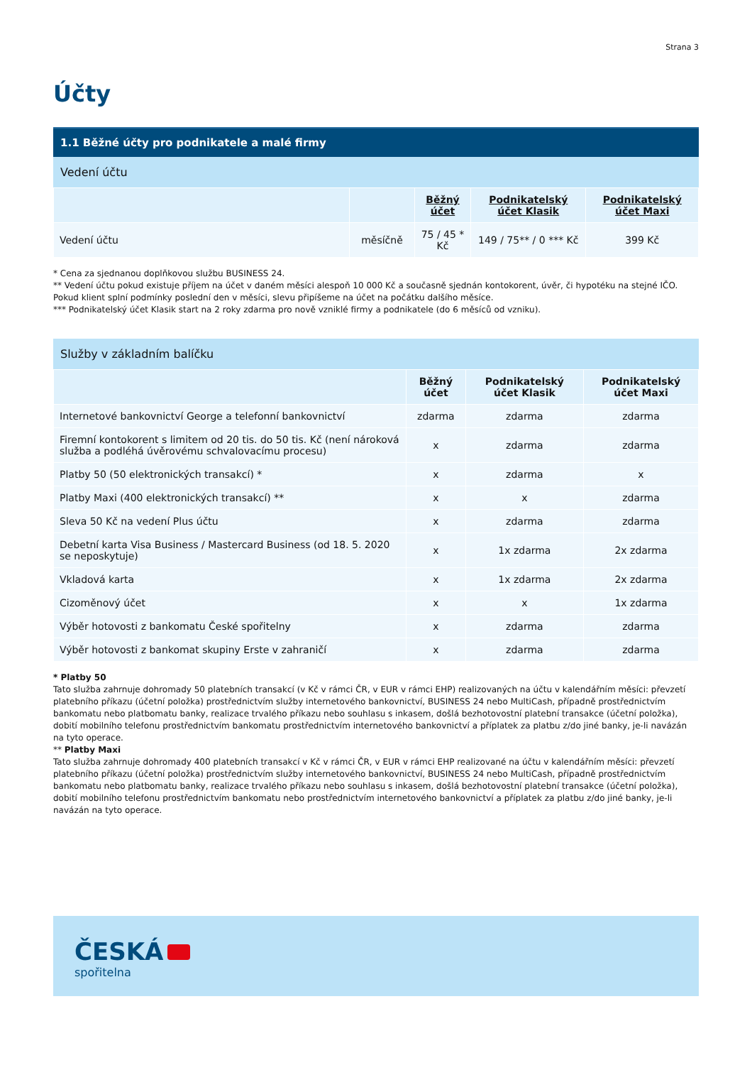Strana 3
Účty
1.1 Běžné účty pro podnikatele a malé firmy
Vedení účtu
| | | Běžný účet | Podnikatelský účet Klasik | Podnikatelský účet Maxi |
| --- | --- | --- | --- | --- |
| Vedení účtu | měsíčně | 75 / 45 * Kč | 149 / 75** / 0 *** Kč | 399 Kč |
* Cena za sjednanou doplňkovou službu BUSINESS 24.
** Vedení účtu pokud existuje příjem na účet v daném měsíci alespoň 10 000 Kč a současně sjednán kontokorent, úvěr, či hypotéku na stejné IČO. Pokud klient splní podmínky poslední den v měsíci, slevu připíšeme na účet na počátku dalšího měsíce.
*** Podnikatelský účet Klasik start na 2 roky zdarma pro nově vzniklé firmy a podnikatele (do 6 měsíců od vzniku).
Služby v základním balíčku
| | Běžný účet | Podnikatelský účet Klasik | Podnikatelský účet Maxi |
| --- | --- | --- | --- |
| Internetové bankovnictví George a telefonní bankovnictví | zdarma | zdarma | zdarma |
| Firemní kontokorent s limitem od 20 tis. do 50 tis. Kč (není nároková služba a podléhá úvěrovému schvalovacímu procesu) | x | zdarma | zdarma |
| Platby 50 (50 elektronických transakcí) * | x | zdarma | x |
| Platby Maxi (400 elektronických transakcí) ** | x | x | zdarma |
| Sleva 50 Kč na vedení Plus účtu | x | zdarma | zdarma |
| Debetní karta Visa Business / Mastercard Business (od 18. 5. 2020 se neposkytuje) | x | 1x zdarma | 2x zdarma |
| Vkladová karta | x | 1x zdarma | 2x zdarma |
| Cizoměnový účet | x | x | 1x zdarma |
| Výběr hotovosti z bankomatu České spořitelny | x | zdarma | zdarma |
| Výběr hotovosti z bankomat skupiny Erste v zahraničí | x | zdarma | zdarma |
* Platby 50
Tato služba zahrnuje dohromady 50 platebních transakcí (v Kč v rámci ČR, v EUR v rámci EHP) realizovaných na účtu v kalendářním měsíci: převzetí platebního příkazu (účetní položka) prostřednictvím služby internetového bankovnictví, BUSINESS 24 nebo MultiCash, případně prostřednictvím bankomatu nebo platbomatu banky, realizace trvalého příkazu nebo souhlasu s inkasem, došlá bezhotovostní platební transakce (účetní položka), dobití mobilního telefonu prostřednictvím bankomatu prostřednictvím internetového bankovnictví a příplatek za platbu z/do jiné banky, je-li navázán na tyto operace.
** Platby Maxi
Tato služba zahrnuje dohromady 400 platebních transakcí v Kč v rámci ČR, v EUR v rámci EHP realizované na účtu v kalendářním měsíci: převzetí platebního příkazu (účetní položka) prostřednictvím služby internetového bankovnictví, BUSINESS 24 nebo MultiCash, případně prostřednictvím bankomatu nebo platbomatu banky, realizace trvalého příkazu nebo souhlasu s inkasem, došlá bezhotovostní platební transakce (účetní položka), dobití mobilního telefonu prostřednictvím bankomatu nebo prostřednictvím internetového bankovnictví a příplatek za platbu z/do jiné banky, je-li navázán na tyto operace.
ČESKÁ
spořitelna